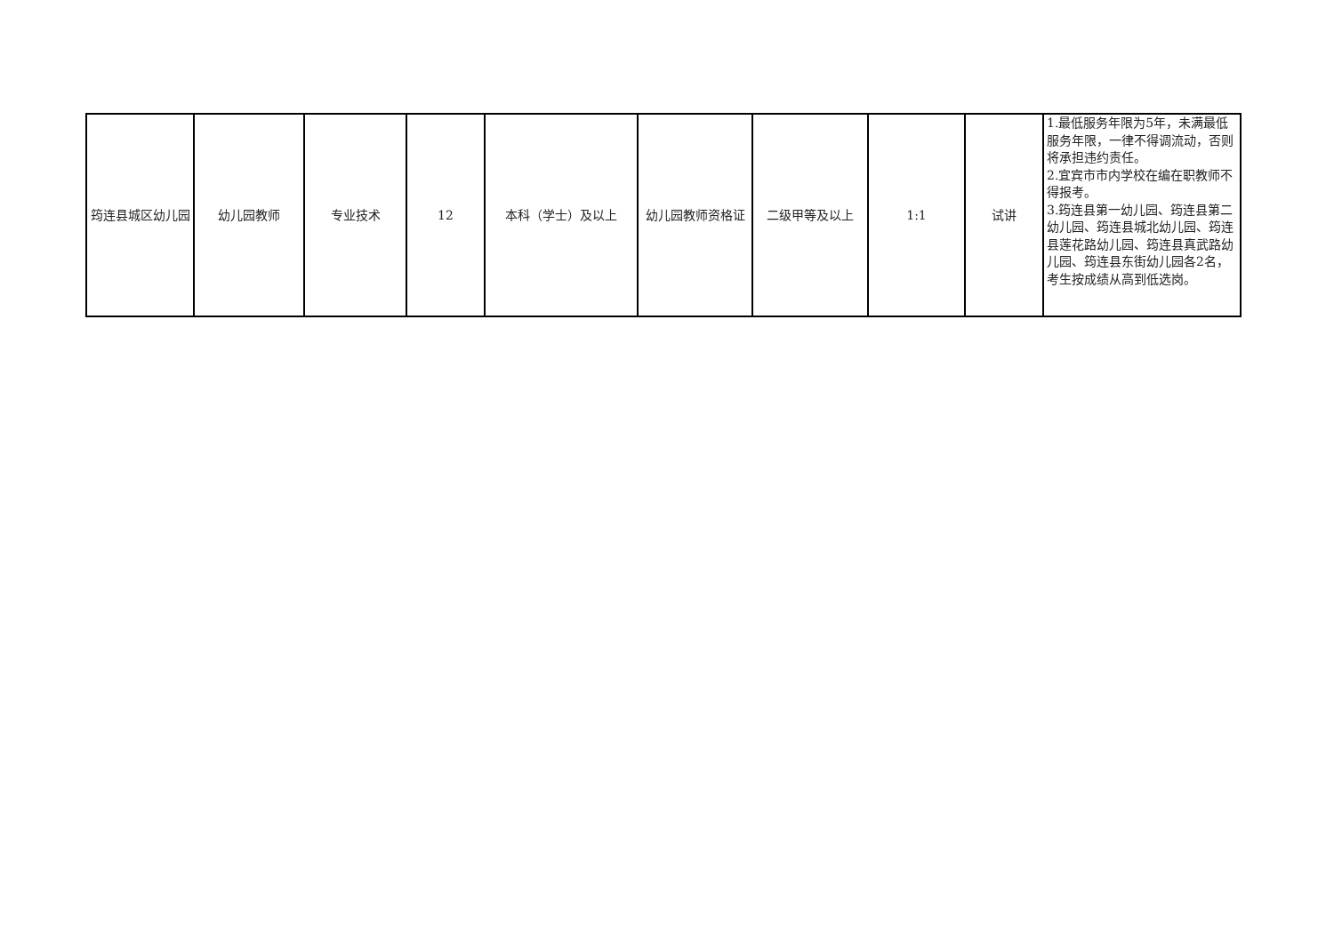| 筠连县城区幼儿园 | 幼儿园教师 | 专业技术 | 12 | 本科（学士）及以上 | 幼儿园教师资格证 | 二级甲等及以上 | 1:1 | 试讲 | 1.最低服务年限为5年，未满最低服务年限，一律不得调流动，否则将承担违约责任。 2.宜宾市市内学校在编在职教师不得报考。 3.筠连县第一幼儿园、筠连县第二幼儿园、筠连县城北幼儿园、筠连县莲花路幼儿园、筠连县真武路幼儿园、筠连县东街幼儿园各2名，考生按成绩从高到低选岗。 |